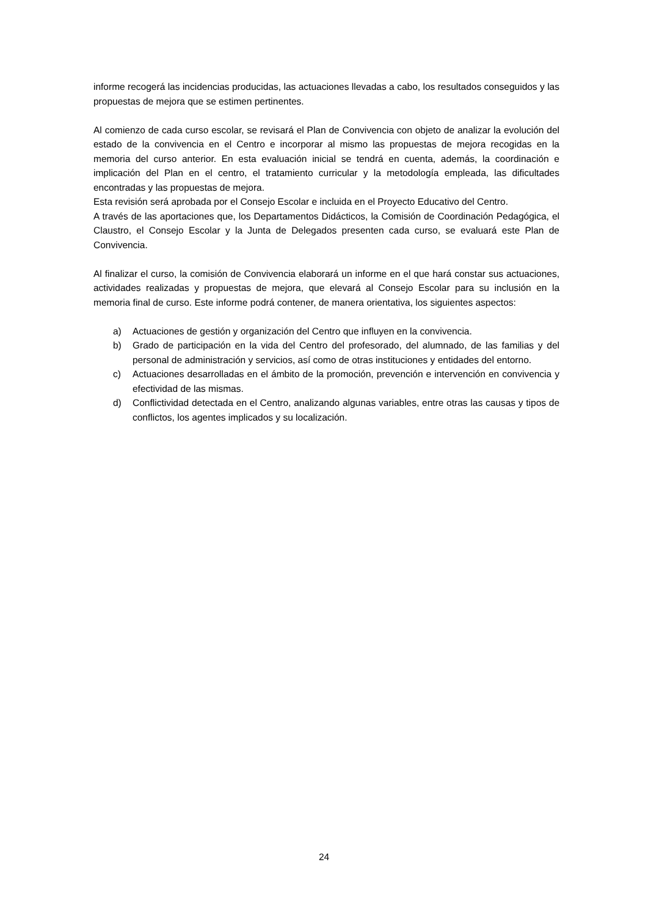informe recogerá las incidencias producidas, las actuaciones llevadas a cabo, los resultados conseguidos y las propuestas de mejora que se estimen pertinentes.
Al comienzo de cada curso escolar, se revisará el Plan de Convivencia con objeto de analizar la evolución del estado de la convivencia en el Centro e incorporar al mismo las propuestas de mejora recogidas en la memoria del curso anterior. En esta evaluación inicial se tendrá en cuenta, además, la coordinación e implicación del Plan en el centro, el tratamiento curricular y la metodología empleada, las dificultades encontradas y las propuestas de mejora.
Esta revisión será aprobada por el Consejo Escolar e incluida en el Proyecto Educativo del Centro.
A través de las aportaciones que, los Departamentos Didácticos, la Comisión de Coordinación Pedagógica, el Claustro, el Consejo Escolar y la Junta de Delegados presenten cada curso, se evaluará este Plan de Convivencia.
Al finalizar el curso, la comisión de Convivencia elaborará un informe en el que hará constar sus actuaciones, actividades realizadas y propuestas de mejora, que elevará al Consejo Escolar para su inclusión en la memoria final de curso. Este informe podrá contener, de manera orientativa, los siguientes aspectos:
a) Actuaciones de gestión y organización del Centro que influyen en la convivencia.
b) Grado de participación en la vida del Centro del profesorado, del alumnado, de las familias y del personal de administración y servicios, así como de otras instituciones y entidades del entorno.
c) Actuaciones desarrolladas en el ámbito de la promoción, prevención e intervención en convivencia y efectividad de las mismas.
d) Conflictividad detectada en el Centro, analizando algunas variables, entre otras las causas y tipos de conflictos, los agentes implicados y su localización.
24